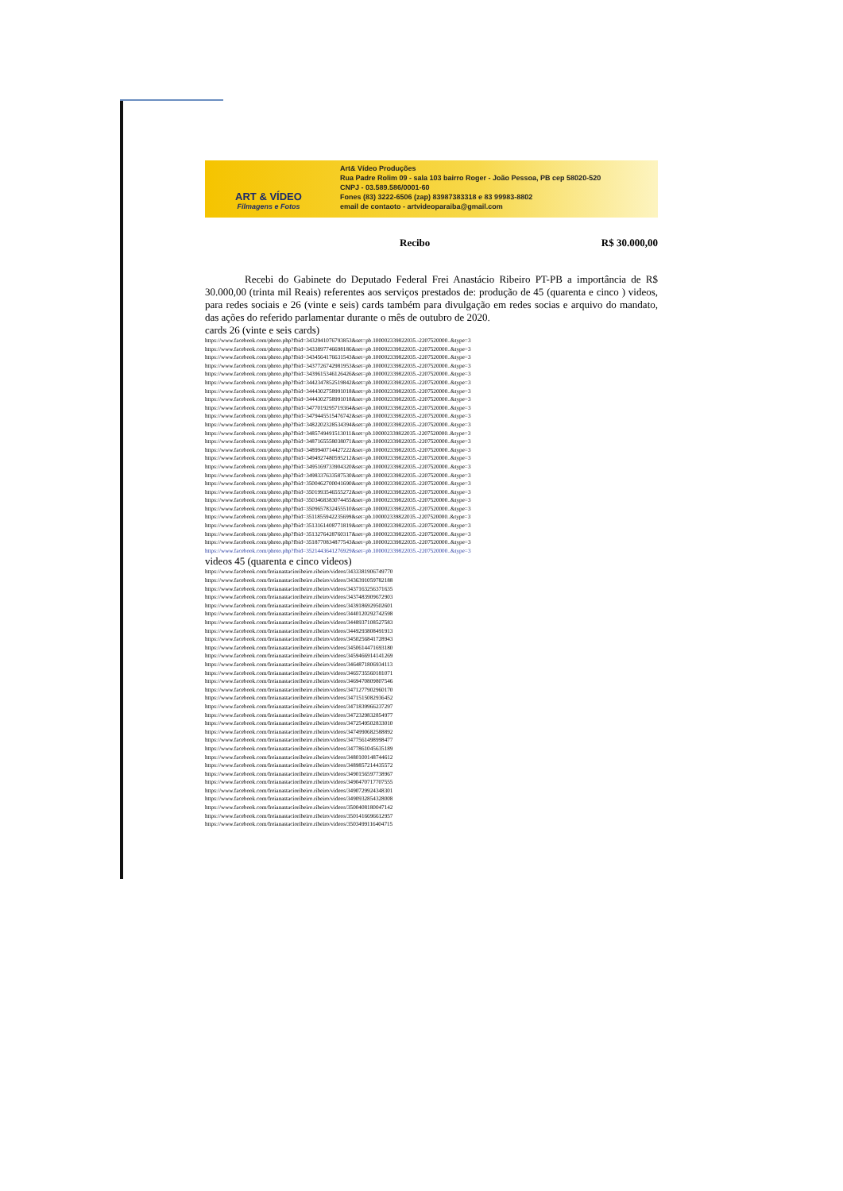ART & VÍDEO
Filmagens e Fotos
Art& Vídeo Produções
Rua Padre Rolim 09 - sala 103 bairro Roger - João Pessoa, PB cep 58020-520
CNPJ - 03.589.586/0001-60
Fones (83) 3222-6506 (zap) 83987383318 e 83 99983-8802
email de contaoto - artvideoparaiba@gmail.com
Recibo R$ 30.000,00
Recebi do Gabinete do Deputado Federal Frei Anastácio Ribeiro PT-PB a importância de R$ 30.000,00 (trinta mil Reais) referentes aos serviços prestados de: produção de 45 (quarenta e cinco ) videos, para redes sociais e 26 (vinte e seis) cards também para divulgação em redes socias e arquivo do mandato, das ações do referido parlamentar durante o mês de outubro de 2020.
cards 26 (vinte e seis cards)
https://www.facebook.com/photo.php?fbid=3432941076793853&set=pb.100002339822035.-2207520000..&type=3
https://www.facebook.com/photo.php?fbid=3433897746698186&set=pb.100002339822035.-2207520000..&type=3
https://www.facebook.com/photo.php?fbid=3434564176631543&set=pb.100002339822035.-2207520000..&type=3
https://www.facebook.com/photo.php?fbid=3437726742981953&set=pb.100002339822035.-2207520000..&type=3
https://www.facebook.com/photo.php?fbid=3439615346126426&set=pb.100002339822035.-2207520000..&type=3
https://www.facebook.com/photo.php?fbid=3442347852519842&set=pb.100002339822035.-2207520000..&type=3
https://www.facebook.com/photo.php?fbid=3444302758991018&set=pb.100002339822035.-2207520000..&type=3
https://www.facebook.com/photo.php?fbid=3444302758991018&set=pb.100002339822035.-2207520000..&type=3
https://www.facebook.com/photo.php?fbid=3477019295719364&set=pb.100002339822035.-2207520000..&type=3
https://www.facebook.com/photo.php?fbid=3479445515476742&set=pb.100002339822035.-2207520000..&type=3
https://www.facebook.com/photo.php?fbid=3482202328534394&set=pb.100002339822035.-2207520000..&type=3
https://www.facebook.com/photo.php?fbid=3485749491513011&set=pb.100002339822035.-2207520000..&type=3
https://www.facebook.com/photo.php?fbid=3487165558038071&set=pb.100002339822035.-2207520000..&type=3
https://www.facebook.com/photo.php?fbid=3489940714427222&set=pb.100002339822035.-2207520000..&type=3
https://www.facebook.com/photo.php?fbid=3494927480595212&set=pb.100002339822035.-2207520000..&type=3
https://www.facebook.com/photo.php?fbid=3495169733904320&set=pb.100002339822035.-2207520000..&type=3
https://www.facebook.com/photo.php?fbid=3498337633587530&set=pb.100002339822035.-2207520000..&type=3
https://www.facebook.com/photo.php?fbid=3500462700041690&set=pb.100002339822035.-2207520000..&type=3
https://www.facebook.com/photo.php?fbid=3501993546555272&set=pb.100002339822035.-2207520000..&type=3
https://www.facebook.com/photo.php?fbid=3503468383074455&set=pb.100002339822035.-2207520000..&type=3
https://www.facebook.com/photo.php?fbid=3509657832455510&set=pb.100002339822035.-2207520000..&type=3
https://www.facebook.com/photo.php?fbid=3511855942235699&set=pb.100002339822035.-2207520000..&type=3
https://www.facebook.com/photo.php?fbid=3513161408771819&set=pb.100002339822035.-2207520000..&type=3
https://www.facebook.com/photo.php?fbid=3513276428760317&set=pb.100002339822035.-2207520000..&type=3
https://www.facebook.com/photo.php?fbid=3518770834877543&set=pb.100002339822035.-2207520000..&type=3
https://www.facebook.com/photo.php?fbid=3521443641276929&set=pb.100002339822035.-2207520000..&type=3
videos 45 (quarenta e cinco videos)
https://www.facebook.com/freianastacioribeiro.ribeiro/videos/3433381906749770
https://www.facebook.com/freianastacioribeiro.ribeiro/videos/3436391059782188
https://www.facebook.com/freianastacioribeiro.ribeiro/videos/3437163256371635
https://www.facebook.com/freianastacioribeiro.ribeiro/videos/3437483909672903
https://www.facebook.com/freianastacioribeiro.ribeiro/videos/3439186929502601
https://www.facebook.com/freianastacioribeiro.ribeiro/videos/3440120292742598
https://www.facebook.com/freianastacioribeiro.ribeiro/videos/3448937108527583
https://www.facebook.com/freianastacioribeiro.ribeiro/videos/3449293808491913
https://www.facebook.com/freianastacioribeiro.ribeiro/videos/3450256841728943
https://www.facebook.com/freianastacioribeiro.ribeiro/videos/3450614471693180
https://www.facebook.com/freianastacioribeiro.ribeiro/videos/3459466914141269
https://www.facebook.com/freianastacioribeiro.ribeiro/videos/3464871806934113
https://www.facebook.com/freianastacioribeiro.ribeiro/videos/3465735560181071
https://www.facebook.com/freianastacioribeiro.ribeiro/videos/3469470809807546
https://www.facebook.com/freianastacioribeiro.ribeiro/videos/3471277902960170
https://www.facebook.com/freianastacioribeiro.ribeiro/videos/3471515082936452
https://www.facebook.com/freianastacioribeiro.ribeiro/videos/3471839966237297
https://www.facebook.com/freianastacioribeiro.ribeiro/videos/3472329832854977
https://www.facebook.com/freianastacioribeiro.ribeiro/videos/3472549502833010
https://www.facebook.com/freianastacioribeiro.ribeiro/videos/3474990682588892
https://www.facebook.com/freianastacioribeiro.ribeiro/videos/3477561498998477
https://www.facebook.com/freianastacioribeiro.ribeiro/videos/3477861045635189
https://www.facebook.com/freianastacioribeiro.ribeiro/videos/3480100148744612
https://www.facebook.com/freianastacioribeiro.ribeiro/videos/3489857214435572
https://www.facebook.com/freianastacioribeiro.ribeiro/videos/3490156597738967
https://www.facebook.com/freianastacioribeiro.ribeiro/videos/3490470717707555
https://www.facebook.com/freianastacioribeiro.ribeiro/videos/3490729924348301
https://www.facebook.com/freianastacioribeiro.ribeiro/videos/3490932854328008
https://www.facebook.com/freianastacioribeiro.ribeiro/videos/3500408180047142
https://www.facebook.com/freianastacioribeiro.ribeiro/videos/3501416696612957
https://www.facebook.com/freianastacioribeiro.ribeiro/videos/3503499116404715